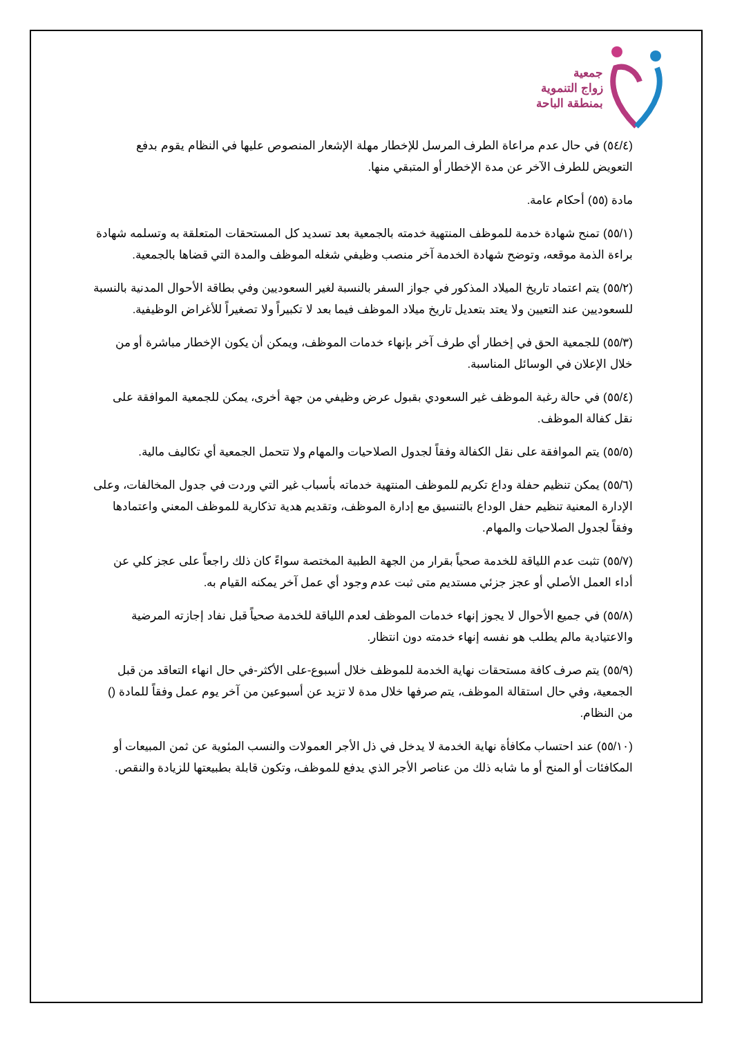جمعية
زواج التنموية
بمنطقة الباحة
(٥٤/٤) في حال عدم مراعاة الطرف المرسل للإخطار مهلة الإشعار المنصوص عليها في النظام يقوم بدفع التعويض للطرف الآخر عن مدة الإخطار أو المتبقي منها.
مادة (٥٥) أحكام عامة.
(٥٥/١) تمنح شهادة خدمة للموظف المنتهية خدمته بالجمعية بعد تسديد كل المستحقات المتعلقة به وتسلمه شهادة براءة الذمة موقعه، وتوضح شهادة الخدمة آخر منصب وظيفي شغله الموظف والمدة التي قضاها بالجمعية.
(٥٥/٢) يتم اعتماد تاريخ الميلاد المذكور في جواز السفر بالنسبة لغير السعوديين وفي بطاقة الأحوال المدنية بالنسبة للسعوديين عند التعيين ولا يعتد بتعديل تاريخ ميلاد الموظف فيما بعد لا تكبيراً ولا تصغيراً للأغراض الوظيفية.
(٥٥/٣) للجمعية الحق في إخطار أي طرف آخر بإنهاء خدمات الموظف، ويمكن أن يكون الإخطار مباشرة أو من خلال الإعلان في الوسائل المناسبة.
(٥٥/٤) في حالة رغبة الموظف غير السعودي بقبول عرض وظيفي من جهة أخرى، يمكن للجمعية الموافقة على نقل كفالة الموظف.
(٥٥/٥) يتم الموافقة على نقل الكفالة وفقاً لجدول الصلاحيات والمهام ولا تتحمل الجمعية أي تكاليف مالية.
(٥٥/٦) يمكن تنظيم حفلة وداع تكريم للموظف المنتهية خدماته بأسباب غير التي وردت في جدول المخالفات، وعلى الإدارة المعنية تنظيم حفل الوداع بالتنسيق مع إدارة الموظف، وتقديم هدية تذكارية للموظف المعني واعتمادها وفقاً لجدول الصلاحيات والمهام.
(٥٥/٧) تثبت عدم اللياقة للخدمة صحياً بقرار من الجهة الطبية المختصة سواءً كان ذلك راجعاً على عجز كلي عن أداء العمل الأصلي أو عجز جزئي مستديم متى ثبت عدم وجود أي عمل آخر يمكنه القيام به.
(٥٥/٨) في جميع الأحوال لا يجوز إنهاء خدمات الموظف لعدم اللياقة للخدمة صحياً قبل نفاد إجازته المرضية والاعتيادية مالم يطلب هو نفسه إنهاء خدمته دون انتظار.
(٥٥/٩) يتم صرف كافة مستحقات نهاية الخدمة للموظف خلال أسبوع-على الأكثر-في حال انهاء التعاقد من قبل الجمعية، وفي حال استقالة الموظف، يتم صرفها خلال مدة لا تزيد عن أسبوعين من آخر يوم عمل وفقاً للمادة () من النظام.
(٥٥/١٠) عند احتساب مكافأة نهاية الخدمة لا يدخل في ذل الأجر العمولات والنسب المئوية عن ثمن المبيعات أو المكافئات أو المنح أو ما شابه ذلك من عناصر الأجر الذي يدفع للموظف، وتكون قابلة بطبيعتها للزيادة والنقص.